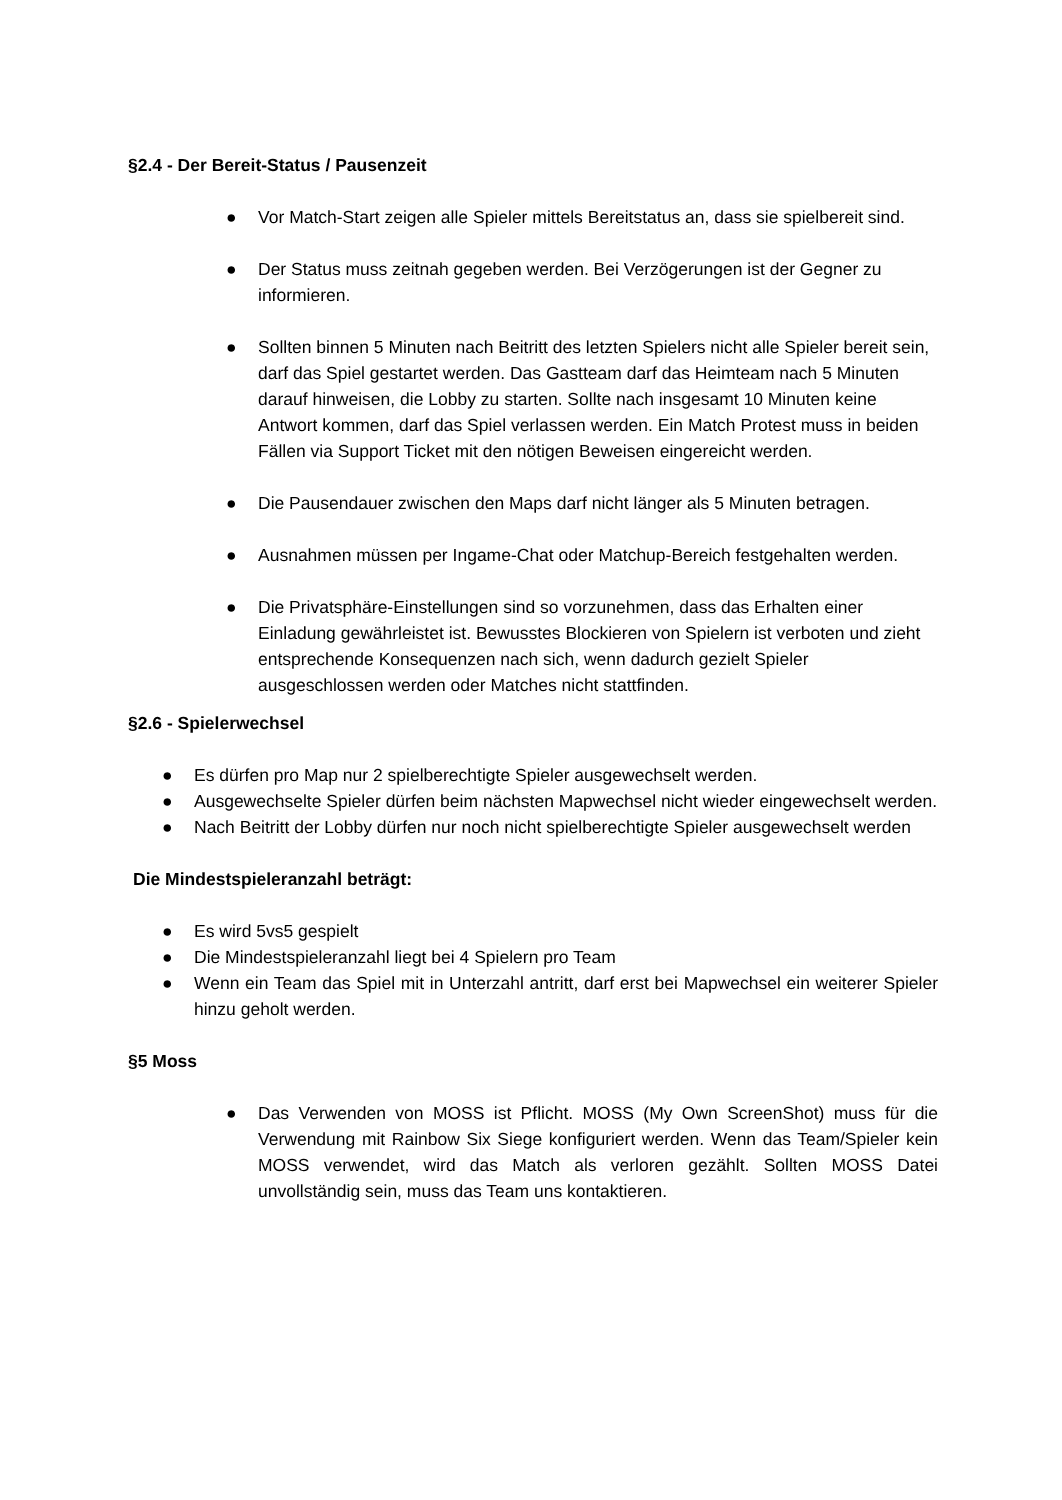§2.4 - Der Bereit-Status / Pausenzeit
● Vor Match-Start zeigen alle Spieler mittels Bereitstatus an, dass sie spielbereit sind.
● Der Status muss zeitnah gegeben werden. Bei Verzögerungen ist der Gegner zu informieren.
● Sollten binnen 5 Minuten nach Beitritt des letzten Spielers nicht alle Spieler bereit sein, darf das Spiel gestartet werden. Das Gastteam darf das Heimteam nach 5 Minuten darauf hinweisen, die Lobby zu starten. Sollte nach insgesamt 10 Minuten keine Antwort kommen, darf das Spiel verlassen werden. Ein Match Protest muss in beiden Fällen via Support Ticket mit den nötigen Beweisen eingereicht werden.
● Die Pausendauer zwischen den Maps darf nicht länger als 5 Minuten betragen.
● Ausnahmen müssen per Ingame-Chat oder Matchup-Bereich festgehalten werden.
● Die Privatsphäre-Einstellungen sind so vorzunehmen, dass das Erhalten einer Einladung gewährleistet ist. Bewusstes Blockieren von Spielern ist verboten und zieht entsprechende Konsequenzen nach sich, wenn dadurch gezielt Spieler ausgeschlossen werden oder Matches nicht stattfinden.
§2.6 - Spielerwechsel
● Es dürfen pro Map nur 2 spielberechtigte Spieler ausgewechselt werden.
● Ausgewechselte Spieler dürfen beim nächsten Mapwechsel nicht wieder eingewechselt werden.
● Nach Beitritt der Lobby dürfen nur noch nicht spielberechtigte Spieler ausgewechselt werden
Die Mindestspieleranzahl beträgt:
● Es wird 5vs5 gespielt
● Die Mindestspieleranzahl liegt bei 4 Spielern pro Team
● Wenn ein Team das Spiel mit in Unterzahl antritt, darf erst bei Mapwechsel ein weiterer Spieler hinzu geholt werden.
§5 Moss
● Das Verwenden von MOSS ist Pflicht. MOSS (My Own ScreenShot) muss für die Verwendung mit Rainbow Six Siege konfiguriert werden. Wenn das Team/Spieler kein MOSS verwendet, wird das Match als verloren gezählt. Sollten MOSS Datei unvollständig sein, muss das Team uns kontaktieren.